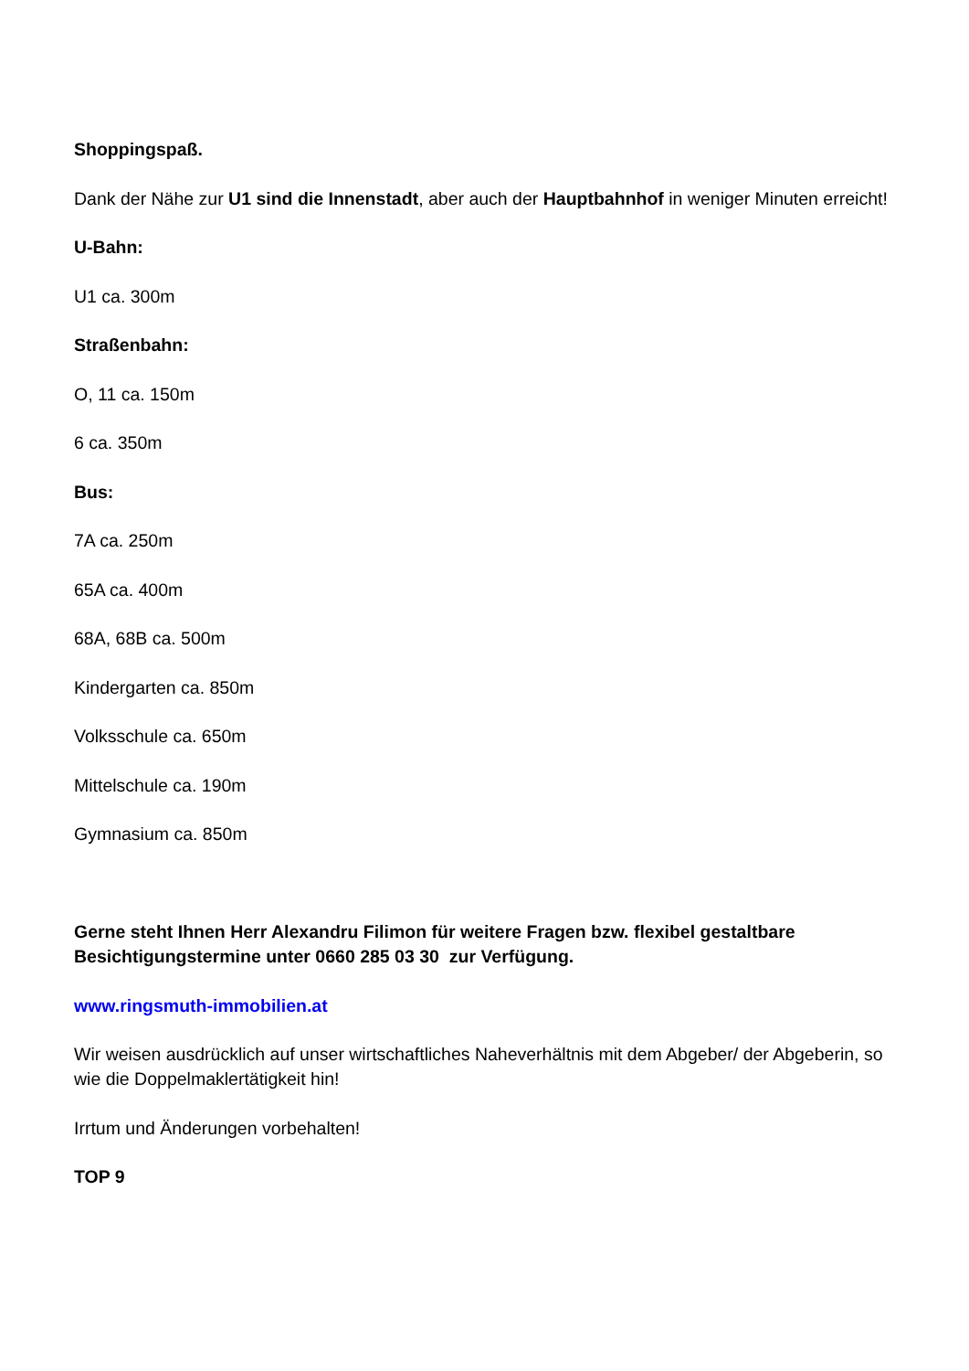Shoppingspaß.
Dank der Nähe zur U1 sind die Innenstadt, aber auch der Hauptbahnhof in weniger Minuten erreicht!
U-Bahn:
U1 ca. 300m
Straßenbahn:
O, 11 ca. 150m
6 ca. 350m
Bus:
7A ca. 250m
65A ca. 400m
68A, 68B ca. 500m
Kindergarten ca. 850m
Volksschule ca. 650m
Mittelschule ca. 190m
Gymnasium ca. 850m
Gerne steht Ihnen Herr Alexandru Filimon für weitere Fragen bzw. flexibel gestaltbare Besichtigungstermine unter 0660 285 03 30 zur Verfügung.
www.ringsmuth-immobilien.at
Wir weisen ausdrücklich auf unser wirtschaftliches Naheverhältnis mit dem Abgeber/ der Abgeberin, so wie die Doppelmaklertätigkeit hin!
Irrtum und Änderungen vorbehalten!
TOP 9